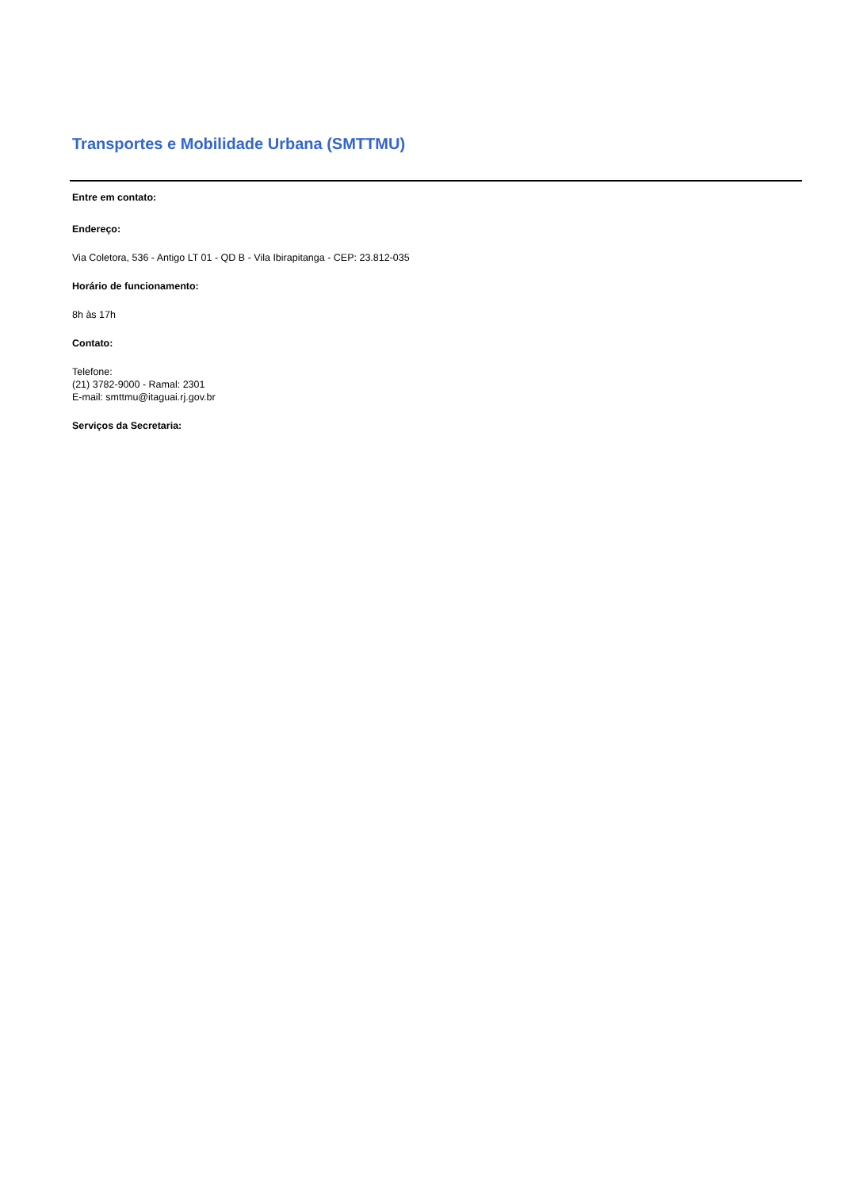Transportes e Mobilidade Urbana (SMTTMU)
Entre em contato:
Endereço:
Via Coletora, 536 - Antigo LT 01 - QD B - Vila Ibirapitanga - CEP: 23.812-035
Horário de funcionamento:
8h às 17h
Contato:
Telefone:
(21) 3782-9000 - Ramal: 2301
E-mail: smttmu@itaguai.rj.gov.br
Serviços da Secretaria: